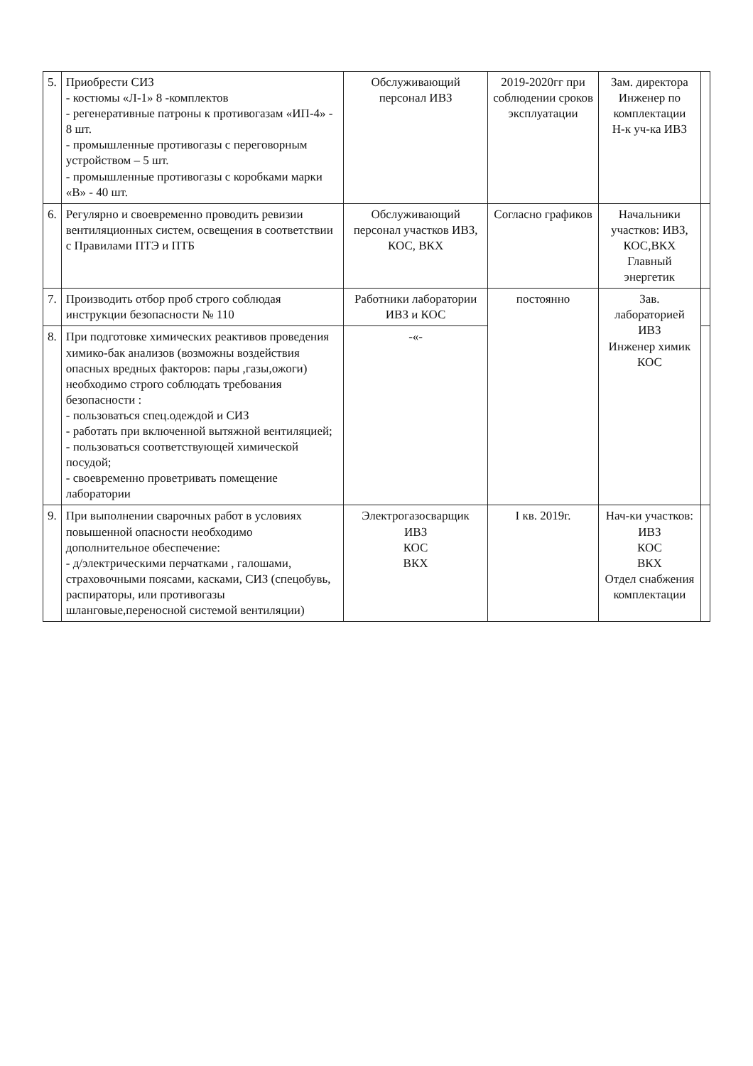| 5. | Приобрести СИЗ - костюмы «Л-1» 8 -комплектов - регенеративные патроны к противогазам «ИП-4» - 8 шт. - промышленные противогазы с переговорным устройством – 5 шт. - промышленные противогазы с коробками марки «В» - 40 шт. | Обслуживающий персонал ИВЗ | 2019-2020гг при соблюдении сроков эксплуатации | Зам. директора Инженер по комплектации Н-к уч-ка ИВЗ | |
| 6. | Регулярно и своевременно проводить ревизии вентиляционных систем, освещения в соответствии с Правилами ПТЭ и ПТБ | Обслуживающий персонал участков ИВЗ, КОС, ВКХ | Согласно графиков | Начальники участков: ИВЗ, КОС,ВКХ Главный энергетик | |
| 7. | Производить отбор проб строго соблюдая инструкции безопасности № 110 | Работники лаборатории ИВЗ и КОС | постоянно | Зав. лабораторией ИВЗ Инженер химик КОС | |
| 8. | При подготовке химических реактивов проведения химико-бак анализов (возможны воздействия опасных вредных факторов: пары ,газы,ожоги) необходимо строго соблюдать требования безопасности : - пользоваться спец.одеждой и СИЗ - работать при включенной вытяжной вентиляцией; - пользоваться соответствующей химической посудой; - своевременно проветривать помещение лаборатории | -«- | | | |
| 9. | При выполнении сварочных работ в условиях повышенной опасности необходимо дополнительное обеспечение: - д/электрическими перчатками , галошами, страховочными поясами, касками, СИЗ (спецобувь, распираторы, или противогазы шланговые,переносной системой вентиляции) | Электрогазосварщик ИВЗ КОС ВКХ | I кв. 2019г. | Нач-ки участков: ИВЗ КОС ВКХ Отдел снабжения комплектации | |